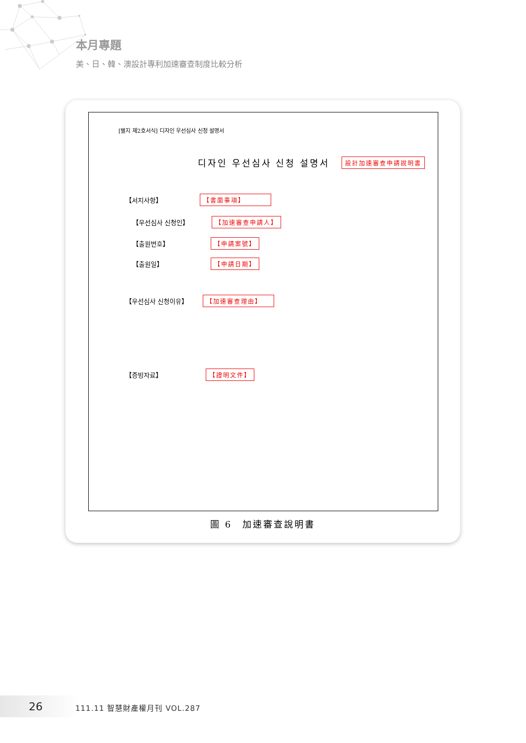本月專題
美、日、韓、澳設計專利加速審查制度比較分析
[별지 제2호서식] 디자인 우선심사 신청 설명서
디자인 우선심사 신청 설명서 設計加速審查申請說明書
【서지사항】 【書面事項】
【우선심사 신청인】 【加速審查申請人】
【출원번호】 【申請案號】
【출원일】 【申請日期】
【우선심사 신청이유】 【加速審查理由】
【증빙자료】 【證明文件】
圖 6　加速審查說明書
26 111.11 智慧財產權月刊 VOL.287